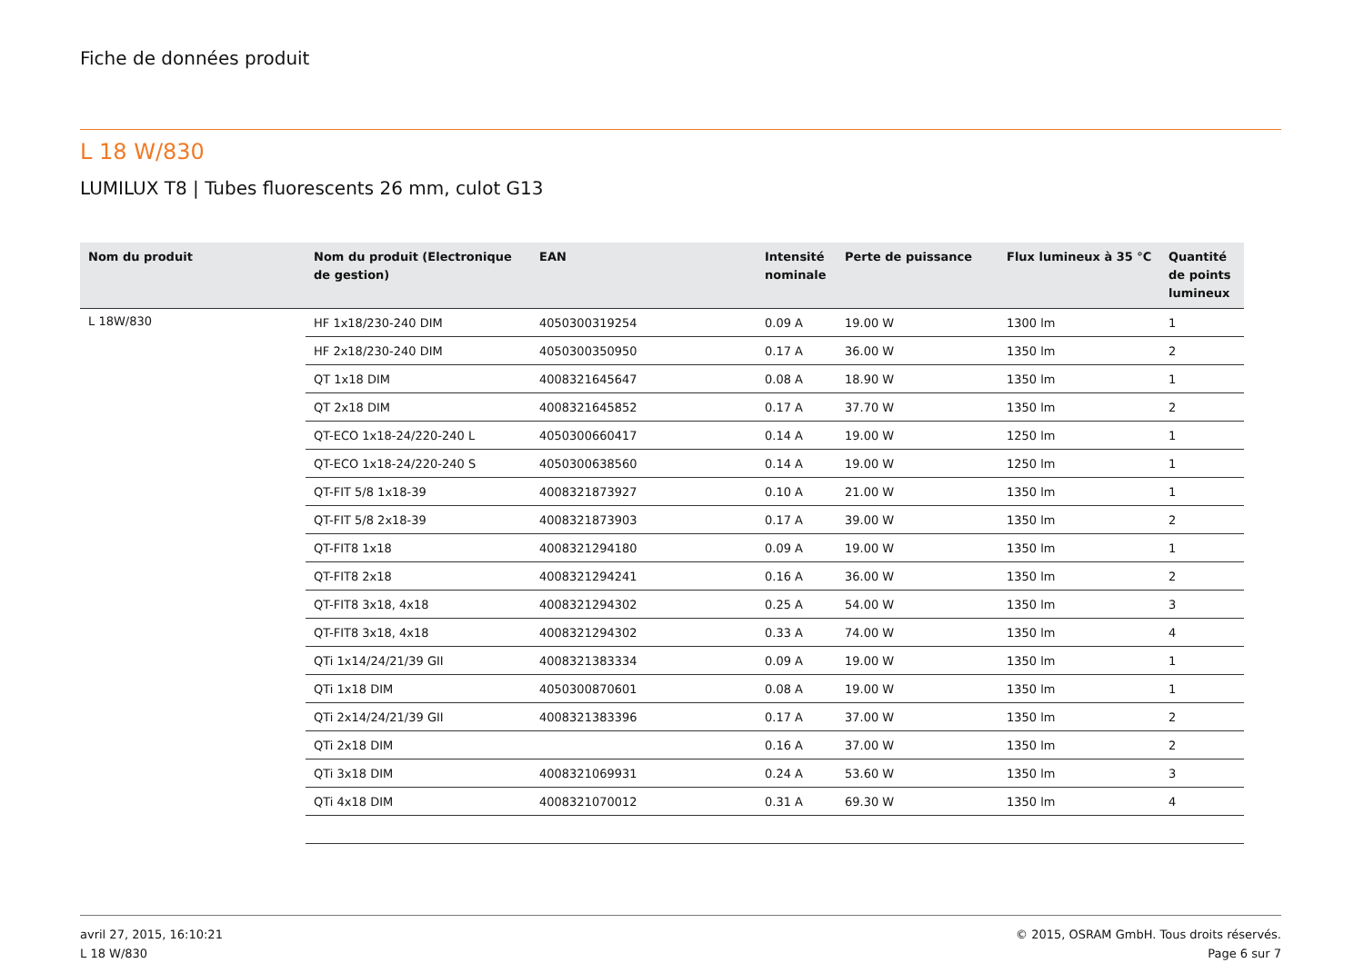Fiche de données produit
L 18 W/830
LUMILUX T8 | Tubes fluorescents 26 mm, culot G13
| Nom du produit | Nom du produit (Electronique de gestion) | EAN | Intensité nominale | Perte de puissance | Flux lumineux à 35 °C | Quantité de points lumineux |
| --- | --- | --- | --- | --- | --- | --- |
| L 18W/830 | HF 1x18/230-240 DIM | 4050300319254 | 0.09 A | 19.00 W | 1300 lm | 1 |
| | HF 2x18/230-240 DIM | 4050300350950 | 0.17 A | 36.00 W | 1350 lm | 2 |
| | QT 1x18 DIM | 4008321645647 | 0.08 A | 18.90 W | 1350 lm | 1 |
| | QT 2x18 DIM | 4008321645852 | 0.17 A | 37.70 W | 1350 lm | 2 |
| | QT-ECO 1x18-24/220-240 L | 4050300660417 | 0.14 A | 19.00 W | 1250 lm | 1 |
| | QT-ECO 1x18-24/220-240 S | 4050300638560 | 0.14 A | 19.00 W | 1250 lm | 1 |
| | QT-FIT 5/8 1x18-39 | 4008321873927 | 0.10 A | 21.00 W | 1350 lm | 1 |
| | QT-FIT 5/8 2x18-39 | 4008321873903 | 0.17 A | 39.00 W | 1350 lm | 2 |
| | QT-FIT8 1x18 | 4008321294180 | 0.09 A | 19.00 W | 1350 lm | 1 |
| | QT-FIT8 2x18 | 4008321294241 | 0.16 A | 36.00 W | 1350 lm | 2 |
| | QT-FIT8 3x18, 4x18 | 4008321294302 | 0.25 A | 54.00 W | 1350 lm | 3 |
| | QT-FIT8 3x18, 4x18 | 4008321294302 | 0.33 A | 74.00 W | 1350 lm | 4 |
| | QTi 1x14/24/21/39 GII | 4008321383334 | 0.09 A | 19.00 W | 1350 lm | 1 |
| | QTi 1x18 DIM | 4050300870601 | 0.08 A | 19.00 W | 1350 lm | 1 |
| | QTi 2x14/24/21/39 GII | 4008321383396 | 0.17 A | 37.00 W | 1350 lm | 2 |
| | QTi 2x18 DIM | | 0.16 A | 37.00 W | 1350 lm | 2 |
| | QTi 3x18 DIM | 4008321069931 | 0.24 A | 53.60 W | 1350 lm | 3 |
| | QTi 4x18 DIM | 4008321070012 | 0.31 A | 69.30 W | 1350 lm | 4 |
avril 27, 2015, 16:10:21
L 18 W/830
© 2015, OSRAM GmbH. Tous droits réservés.
Page 6 sur 7